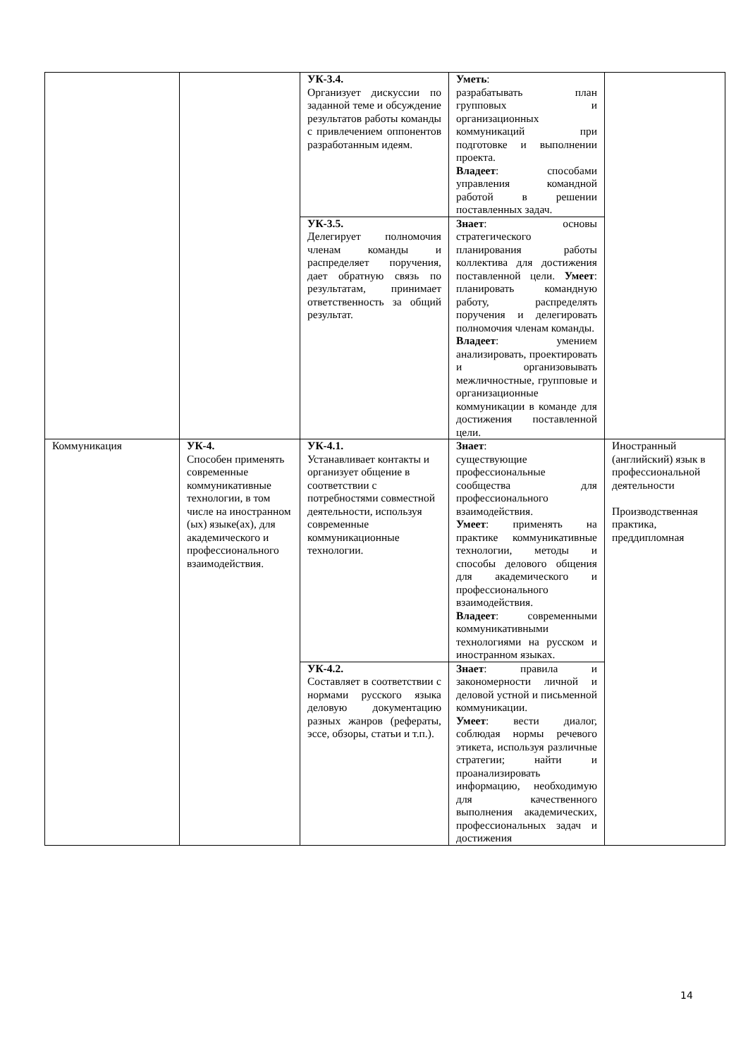| | | УК-3.4. Организует дискуссии по заданной теме и обсуждение результатов работы команды с привлечением оппонентов разработанным идеям. | Уметь : разрабатывать план групповых и организационных коммуникаций при подготовке и выполнении проекта. Владеет : способами управления командной работой в решении поставленных задач. | |
| | | УК-3.5. Делегирует полномочия членам команды и распределяет поручения, дает обратную связь по результатам, принимает ответственность за общий результат. | Знает : основы стратегического планирования работы коллектива для достижения поставленной цели. Умеет : планировать командную работу, распределять поручения и делегировать полномочия членам команды. Владеет : умением анализировать, проектировать и организовывать межличностные, групповые и организационные коммуникации в команде для достижения поставленной цели. | |
| Коммуникация | УК-4. Способен применять современные коммуникативные технологии, в том числе на иностранном (ых) языке(ах), для академического и профессионального взаимодействия. | УК-4.1. Устанавливает контакты и организует общение в соответствии с потребностями совместной деятельности, используя современные коммуникационные технологии. | Знает : существующие профессиональные сообщества для профессионального взаимодействия. Умеет : применять на практике коммуникативные технологии, методы и способы делового общения для академического и профессионального взаимодействия. Владеет : современными коммуникативными технологиями на русском и иностранном языках. | Иностранный (английский) язык в профессиональной деятельности Производственная практика, преддипломная |
| | | УК-4.2. Составляет в соответствии с нормами русского языка деловую документацию разных жанров (рефераты, эссе, обзоры, статьи и т.п.). | Знает : правила и закономерности личной и деловой устной и письменной коммуникации. Умеет : вести диалог, соблюдая нормы речевого этикета, используя различные стратегии; найти и проанализировать информацию, необходимую для качественного выполнения академических, профессиональных задач и достижения | |
14